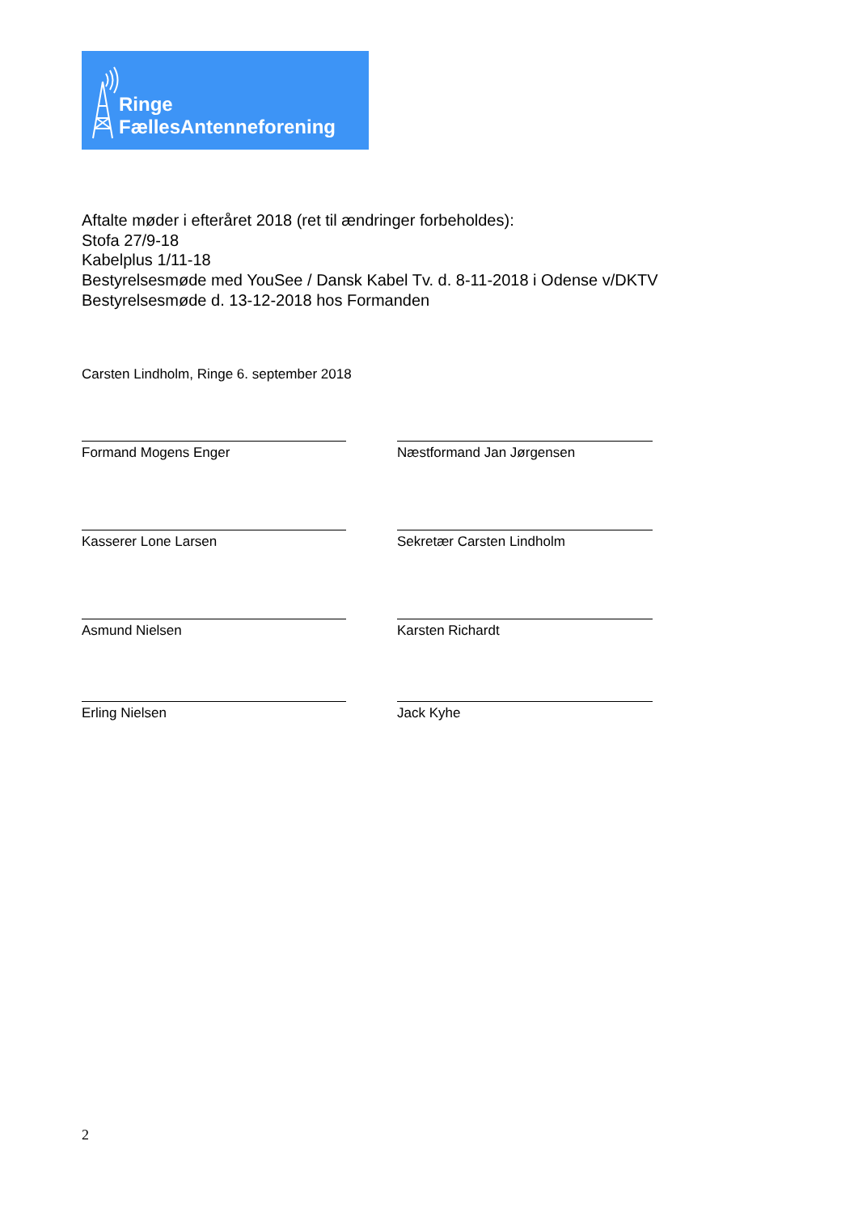Ringe
FællesAntenneforening
Aftalte møder i efteråret 2018 (ret til ændringer forbeholdes):
Stofa 27/9-18
Kabelplus 1/11-18
Bestyrelsesmøde med YouSee / Dansk Kabel Tv. d. 8-11-2018 i Odense v/DKTV
Bestyrelsesmøde d. 13-12-2018 hos Formanden
Carsten Lindholm, Ringe 6. september 2018
Formand Mogens Enger Næstformand Jan Jørgensen
Kasserer Lone Larsen Sekretær Carsten Lindholm
Asmund Nielsen Karsten Richardt
Erling Nielsen Jack Kyhe
2